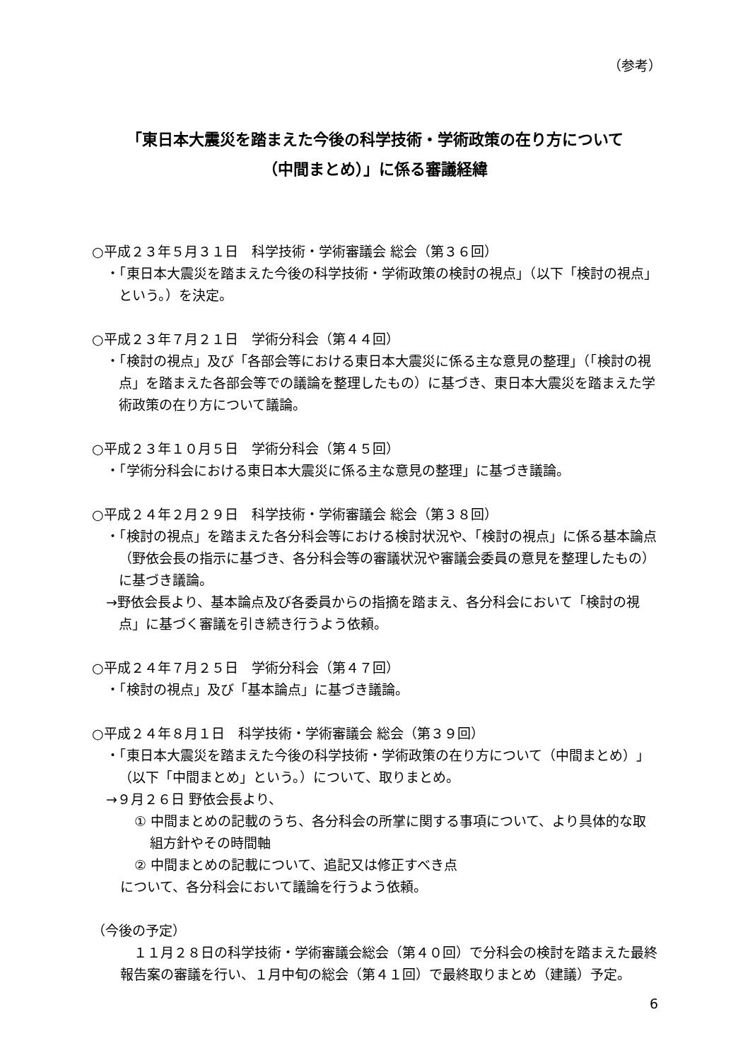（参考）
「東日本大震災を踏まえた今後の科学技術・学術政策の在り方について
（中間まとめ）」に係る審議経緯
○平成２３年５月３１日　科学技術・学術審議会 総会（第３６回）
・「東日本大震災を踏まえた今後の科学技術・学術政策の検討の視点」（以下「検討の視点」という。）を決定。
○平成２３年７月２１日　学術分科会（第４４回）
・「検討の視点」及び「各部会等における東日本大震災に係る主な意見の整理」（「検討の視点」を踏まえた各部会等での議論を整理したもの）に基づき、東日本大震災を踏まえた学術政策の在り方について議論。
○平成２３年１０月５日　学術分科会（第４５回）
・「学術分科会における東日本大震災に係る主な意見の整理」に基づき議論。
○平成２４年２月２９日　科学技術・学術審議会 総会（第３８回）
・「検討の視点」を踏まえた各分科会等における検討状況や、「検討の視点」に係る基本論点（野依会長の指示に基づき、各分科会等の審議状況や審議会委員の意見を整理したもの）に基づき議論。
→野依会長より、基本論点及び各委員からの指摘を踏まえ、各分科会において「検討の視点」に基づく審議を引き続き行うよう依頼。
○平成２４年７月２５日　学術分科会（第４７回）
・「検討の視点」及び「基本論点」に基づき議論。
○平成２４年８月１日　科学技術・学術審議会 総会（第３９回）
・「東日本大震災を踏まえた今後の科学技術・学術政策の在り方について（中間まとめ）」（以下「中間まとめ」という。）について、取りまとめ。
→９月２６日 野依会長より、
① 中間まとめの記載のうち、各分科会の所掌に関する事項について、より具体的な取組方針やその時間軸
② 中間まとめの記載について、追記又は修正すべき点
について、各分科会において議論を行うよう依頼。
（今後の予定）
　１１月２８日の科学技術・学術審議会総会（第４０回）で分科会の検討を踏まえた最終報告案の審議を行い、１月中旬の総会（第４１回）で最終取りまとめ（建議）予定。
6